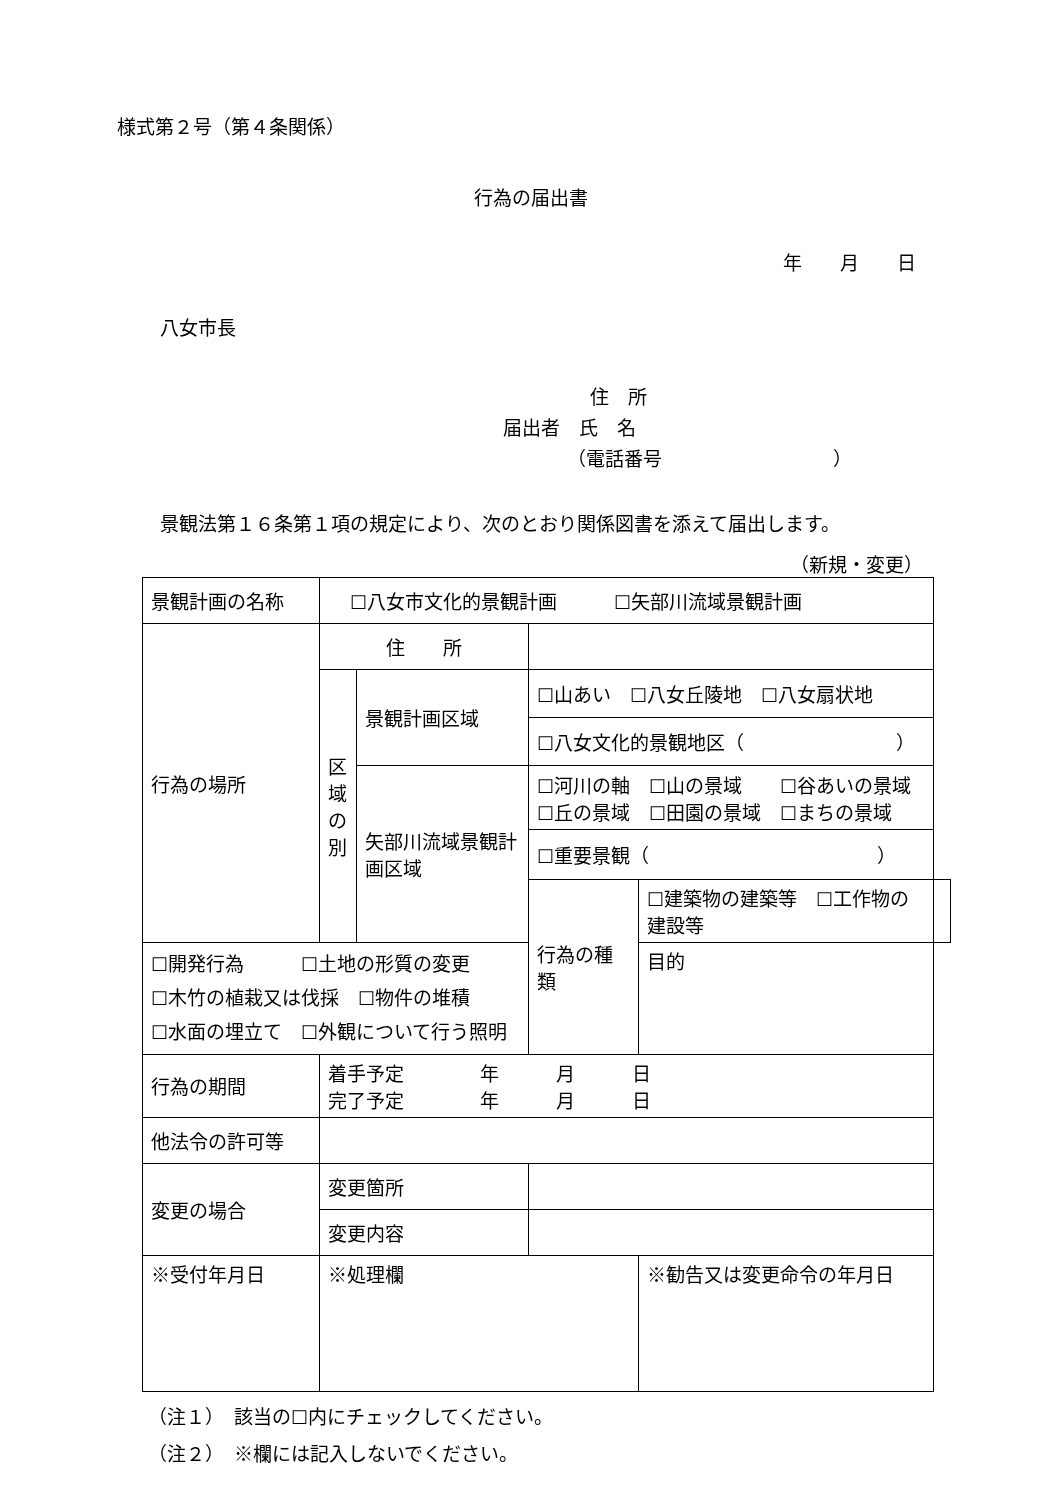様式第２号（第４条関係）
行為の届出書
年　　月　　日
八女市長
住　所
届出者　氏　名
（電話番号　　　　　　　　　）
景観法第１６条第１項の規定により、次のとおり関係図書を添えて届出します。
（新規・変更）
| 景観計画の名称 | ☐八女市文化的景観計画 ☐矢部川流域景観計画 | | | | |
| 行為の場所 | 住 所 | | | | |
| | 区 域 の 別 | 景観計画区域 | ☐山あい ☐八女丘陵地 ☐八女扇状地 | | |
| | | | ☐八女文化的景観地区（ ） | | |
| | | 矢部川流域景観計画区域 | ☐河川の軸 ☐山の景域 ☐谷あいの景域 ☐丘の景域 ☐田園の景域 ☐まちの景域 | | |
| | | | ☐重要景観（ ） | | |
| | | | 行為の種類 | ☐建築物の建築等 ☐工作物の建設等 | |
| ☐開発行為 ☐土地の形質の変更 ☐木竹の植栽又は伐採 ☐物件の堆積 ☐水面の埋立て ☐外観について行う照明 | | | | 目的 | |
| 行為の期間 | 着手予定 年 月 日 完了予定 年 月 日 | | | | |
| 他法令の許可等 | | | | | |
| 変更の場合 | 変更箇所 | | | | |
| | 変更内容 | | | | |
| ※受付年月日 | ※処理欄 | | | ※勧告又は変更命令の年月日 | |
（注１）　該当の☐内にチェックしてください。
（注２）　※欄には記入しないでください。